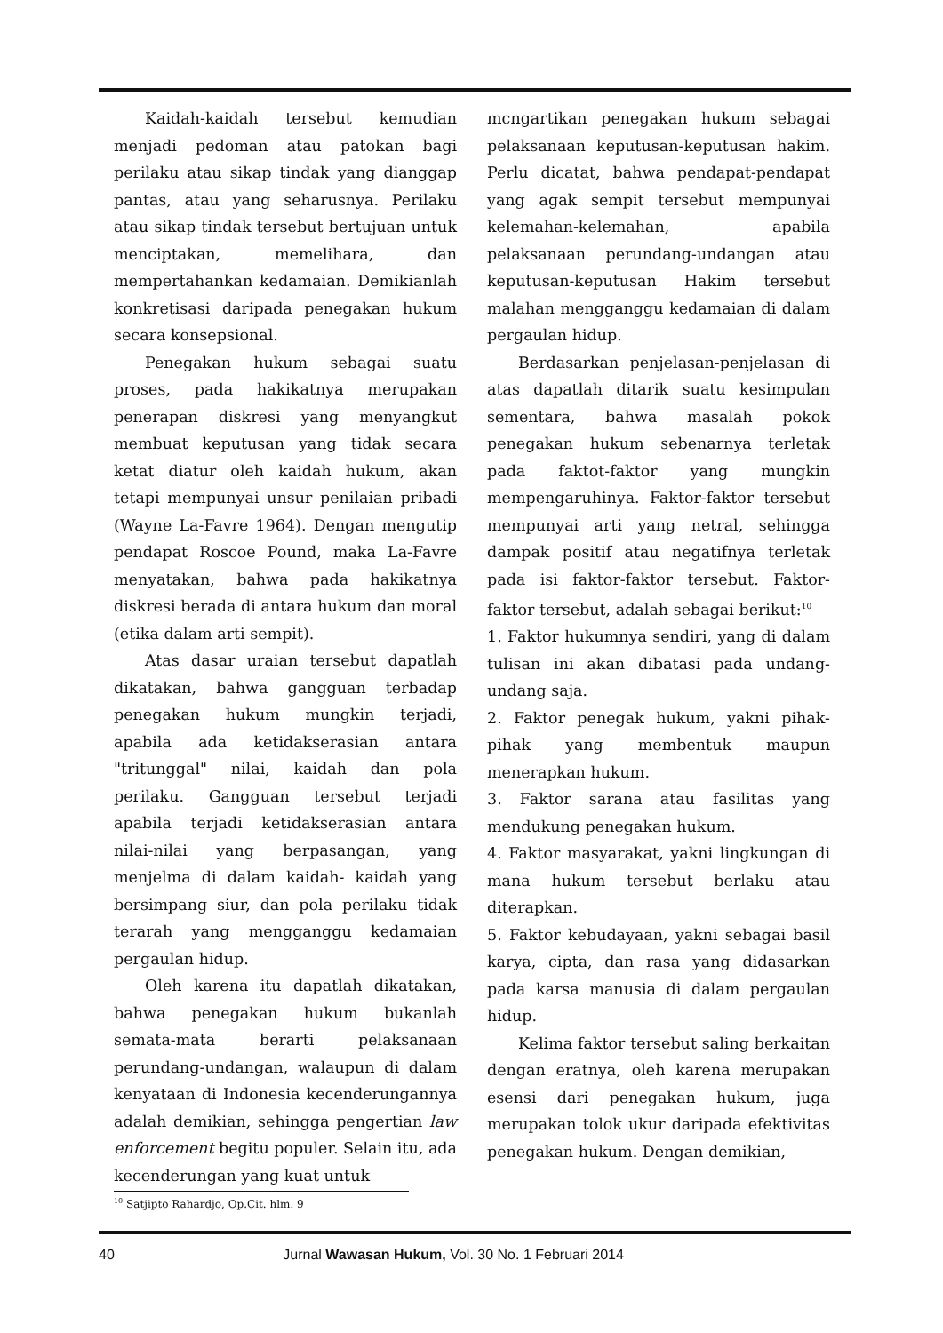Kaidah-kaidah tersebut kemudian menjadi pedoman atau patokan bagi perilaku atau sikap tindak yang dianggap pantas, atau yang seharusnya. Perilaku atau sikap tindak tersebut bertujuan untuk menciptakan, memelihara, dan mempertahankan kedamaian. Demikianlah konkretisasi daripada penegakan hukum secara konsepsional.
Penegakan hukum sebagai suatu proses, pada hakikatnya merupakan penerapan diskresi yang menyangkut membuat keputusan yang tidak secara ketat diatur oleh kaidah hukum, akan tetapi mempunyai unsur penilaian pribadi (Wayne La-Favre 1964). Dengan mengutip pendapat Roscoe Pound, maka La-Favre menyatakan, bahwa pada hakikatnya diskresi berada di antara hukum dan moral (etika dalam arti sempit).
Atas dasar uraian tersebut dapatlah dikatakan, bahwa gangguan terbadap penegakan hukum mungkin terjadi, apabila ada ketidakserasian antara "tritunggal" nilai, kaidah dan pola perilaku. Gangguan tersebut terjadi apabila terjadi ketidakserasian antara nilai-nilai yang berpasangan, yang menjelma di dalam kaidah- kaidah yang bersimpang siur, dan pola perilaku tidak terarah yang mengganggu kedamaian pergaulan hidup.
Oleh karena itu dapatlah dikatakan, bahwa penegakan hukum bukanlah semata-mata berarti pelaksanaan perundang-undangan, walaupun di dalam kenyataan di Indonesia kecenderungannya adalah demikian, sehingga pengertian law enforcement begitu populer. Selain itu, ada kecenderungan yang kuat untuk
mcngartikan penegakan hukum sebagai pelaksanaan keputusan-keputusan hakim. Perlu dicatat, bahwa pendapat-pendapat yang agak sempit tersebut mempunyai kelemahan-kelemahan, apabila pelaksanaan perundang-undangan atau keputusan-keputusan Hakim tersebut malahan mengganggu kedamaian di dalam pergaulan hidup.
Berdasarkan penjelasan-penjelasan di atas dapatlah ditarik suatu kesimpulan sementara, bahwa masalah pokok penegakan hukum sebenarnya terletak pada faktot-faktor yang mungkin mempengaruhinya. Faktor-faktor tersebut mempunyai arti yang netral, sehingga dampak positif atau negatifnya terletak pada isi faktor-faktor tersebut. Faktor-faktor tersebut, adalah sebagai berikut:<sup>10</sup>
1. Faktor hukumnya sendiri, yang di dalam tulisan ini akan dibatasi pada undang-undang saja.
2. Faktor penegak hukum, yakni pihak-pihak yang membentuk maupun menerapkan hukum.
3. Faktor sarana atau fasilitas yang mendukung penegakan hukum.
4. Faktor masyarakat, yakni lingkungan di mana hukum tersebut berlaku atau diterapkan.
5. Faktor kebudayaan, yakni sebagai basil karya, cipta, dan rasa yang didasarkan pada karsa manusia di dalam pergaulan hidup.
Kelima faktor tersebut saling berkaitan dengan eratnya, oleh karena merupakan esensi dari penegakan hukum, juga merupakan tolok ukur daripada efektivitas penegakan hukum. Dengan demikian,
<sup>10</sup> Satjipto Rahardjo, Op.Cit. hlm. 9
40 Jurnal Wawasan Hukum, Vol. 30 No. 1 Februari 2014